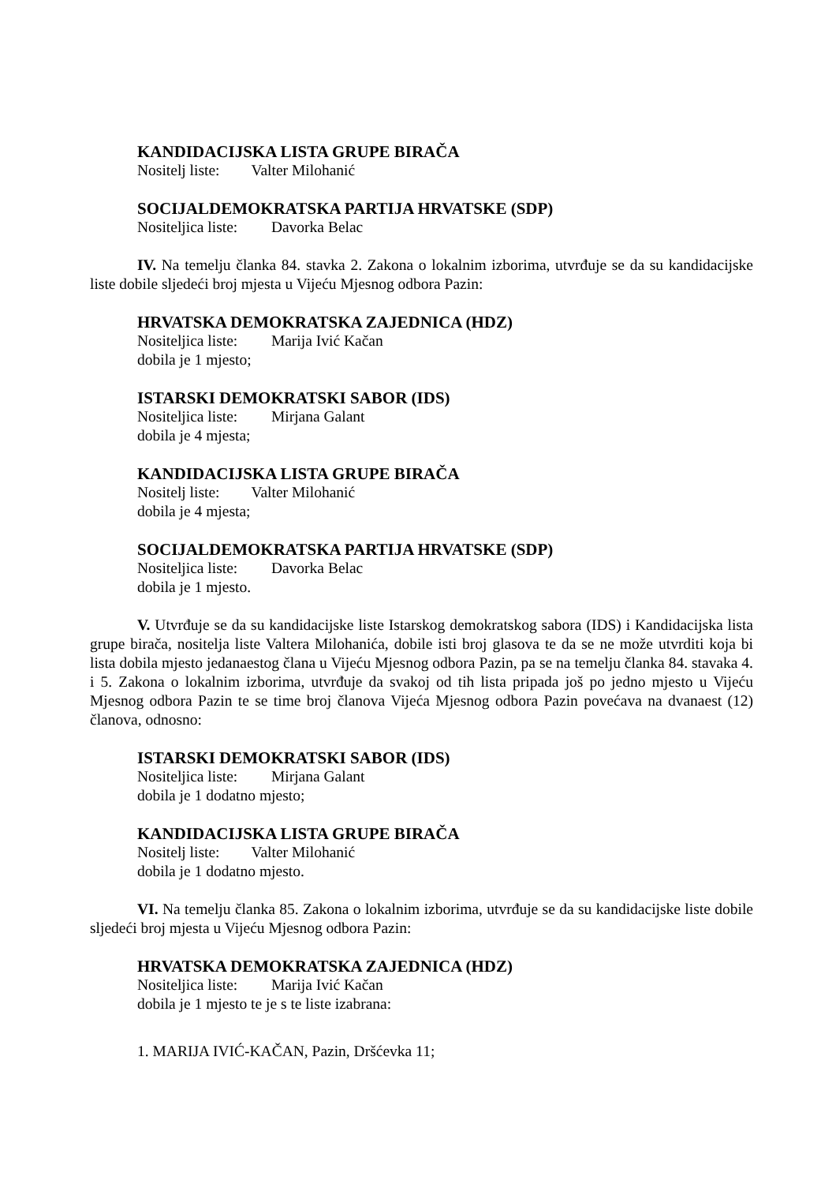KANDIDACIJSKA LISTA GRUPE BIRAČA
Nositelj liste: Valter Milohanić
SOCIJALDEMOKRATSKA PARTIJA HRVATSKE (SDP)
Nositeljica liste: Davorka Belac
IV. Na temelju članka 84. stavka 2. Zakona o lokalnim izborima, utvrđuje se da su kandidacijske liste dobile sljedeći broj mjesta u Vijeću Mjesnog odbora Pazin:
HRVATSKA DEMOKRATSKA ZAJEDNICA (HDZ)
Nositeljica liste: Marija Ivić Kačan
dobila je 1 mjesto;
ISTARSKI DEMOKRATSKI SABOR (IDS)
Nositeljica liste: Mirjana Galant
dobila je 4 mjesta;
KANDIDACIJSKA LISTA GRUPE BIRAČA
Nositelj liste: Valter Milohanić
dobila je 4 mjesta;
SOCIJALDEMOKRATSKA PARTIJA HRVATSKE (SDP)
Nositeljica liste: Davorka Belac
dobila je 1 mjesto.
V. Utvrđuje se da su kandidacijske liste Istarskog demokratskog sabora (IDS) i Kandidacijska lista grupe birača, nositelja liste Valtera Milohanića, dobile isti broj glasova te da se ne može utvrditi koja bi lista dobila mjesto jedanaestog člana u Vijeću Mjesnog odbora Pazin, pa se na temelju članka 84. stavaka 4. i 5. Zakona o lokalnim izborima, utvrđuje da svakoj od tih lista pripada još po jedno mjesto u Vijeću Mjesnog odbora Pazin te se time broj članova Vijeća Mjesnog odbora Pazin povećava na dvanaest (12) članova, odnosno:
ISTARSKI DEMOKRATSKI SABOR (IDS)
Nositeljica liste: Mirjana Galant
dobila je 1 dodatno mjesto;
KANDIDACIJSKA LISTA GRUPE BIRAČA
Nositelj liste: Valter Milohanić
dobila je 1 dodatno mjesto.
VI. Na temelju članka 85. Zakona o lokalnim izborima, utvrđuje se da su kandidacijske liste dobile sljedeći broj mjesta u Vijeću Mjesnog odbora Pazin:
HRVATSKA DEMOKRATSKA ZAJEDNICA (HDZ)
Nositeljica liste: Marija Ivić Kačan
dobila je 1 mjesto te je s te liste izabrana:
1. MARIJA IVIĆ-KAČAN, Pazin, Dršćevka 11;